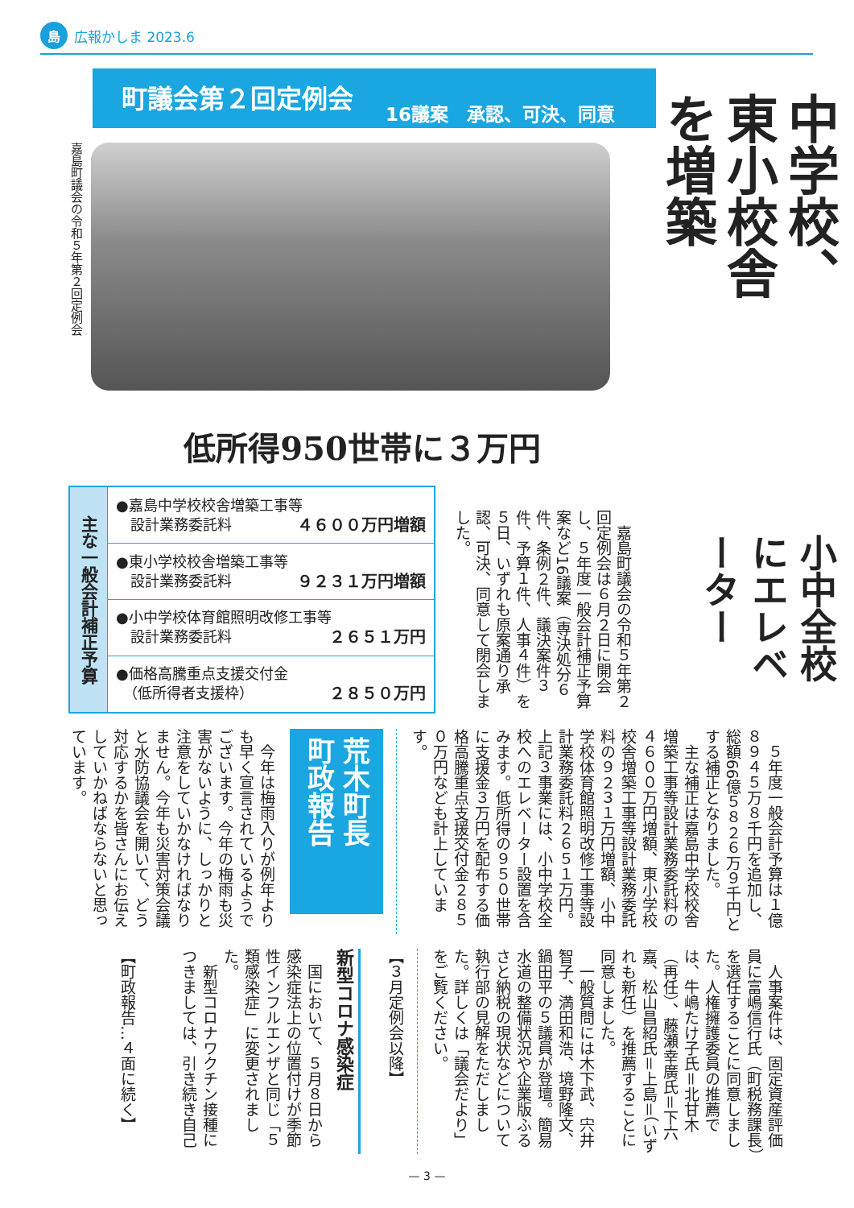島広報かしま 2023.6
町議会第２回定例会 16議案　承認、可決、同意
嘉島町議会の令和５年第２回定例会
低所得950世帯に３万円
| 主な一般会計補正予算 | ●嘉島中学校校舎増築工事等 設計業務委託料 ４６００万円増額 |
| | ●東小学校校舎増築工事等 設計業務委託料 ９２３１万円増額 |
| | ●小中学校体育館照明改修工事等 設計業務委託料 ２６５１万円 |
| | ●価格高騰重点支援交付金 （低所得者支援枠） ２８５０万円 |
　嘉島町議会の令和５年第２回定例会は６月２日に開会し、５年度一般会計補正予算案など16議案（専決処分６件、条例２件、議決案件３件、予算１件、人事４件）を５日、いずれも原案通り承認、可決、同意して閉会しました。
中学校、東小校舎を増築
小中全校にエレベーター
　５年度一般会計予算は１億８９４５万８千円を追加し、総額66億５８２６万９千円とする補正となりました。
　主な補正は嘉島中学校校舎増築工事等設計業務委託料の４６００万円増額、東小学校校舎増築工事等設計業務委託料の９２３１万円増額、小中学校体育館照明改修工事等設計業務委託料２６５１万円。上記３事業には、小中学校全校へのエレベーター設置を含みます。低所得の９５０世帯に支援金３万円を配布する価格高騰重点支援交付金２８５０万円なども計上しています。
荒木町長
町政報告
　今年は梅雨入りが例年よりも早く宣言されているようでございます。今年の梅雨も災害がないように、しっかりと注意をしていかなければなりません。今年も災害対策会議と水防協議会を開いて、どう対応するかを皆さんにお伝えしていかねばならないと思っています。
　人事案件は、固定資産評価員に富嶋信行氏（町税務課長）を選任することに同意しました。人権擁護委員の推薦では、牛嶋たけ子氏＝北甘木（再任）、藤瀬幸廣氏＝下六嘉、松山昌紹氏＝上島＝（いずれも新任）を推薦することに同意しました。
　一般質問には木下武、宍井智子、満田和浩、境野隆文、鍋田平の５議員が登壇。簡易水道の整備状況や企業版ふるさと納税の現状などについて執行部の見解をただしました。詳しくは「議会だより」をご覧ください。
【３月定例会以降】
新型コロナ感染症
　国において、５月８日から感染症法上の位置付けが季節性インフルエンザと同じ「５類感染症」に変更されました。
　新型コロナワクチン接種につきましては、引き続き自己
【町政報告…４面に続く】
— 3 —